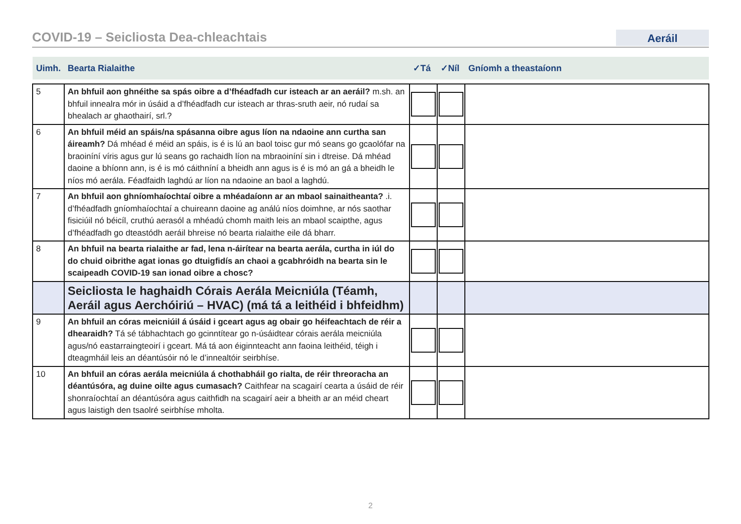COVID-19 – Seicliosta Dea-chleachtais
Aeráil
| Uimh. | Bearta Rialaithe | ✓Tá | ✓Níl | Gníomh a theastaíonn |
| --- | --- | --- | --- | --- |
| 5 | An bhfuil aon ghnéithe sa spás oibre a d’fhéadfadh cur isteach ar an aeráil? m.sh. an bhfuil innealra mór in úsáid a d’fhéadfadh cur isteach ar thras-sruth aeir, nó rudaí sa bhealach ar ghaothairí, srl.? | | | |
| 6 | An bhfuil méid an spáis/na spásanna oibre agus líon na ndaoine ann curtha san áireamh? Dá mhéad é méid an spáis, is é is lú an baol toisc gur mó seans go gcaolófar na braoiníní víris agus gur lú seans go rachaidh líon na mbraoiníní sin i dtreise. Dá mhéad daoine a bhíonn ann, is é is mó cáithníní a bheidh ann agus is é is mó an gá a bheidh le níos mó aerála. Féadfaidh laghdú ar líon na ndaoine an baol a laghdú. | | | |
| 7 | An bhfuil aon ghníomhaíochtaí oibre a mhéadaíonn ar an mbaol sainaitheanta? .i. d’fhéadfadh gníomhaíochtaí a chuireann daoine ag análú níos doimhne, ar nós saothar fisiciúil nó béicíl, cruthú aerasól a mhéadú chomh maith leis an mbaol scaipthe, agus d’fhéadfadh go dteastódh aeráil bhreise nó bearta rialaithe eile dá bharr. | | | |
| 8 | An bhfuil na bearta rialaithe ar fad, lena n-áirítear na bearta aerála, curtha in iúl do do chuid oibrithe agat ionas go dtuigfidís an chaoi a gcabhróidh na bearta sin le scaipeadh COVID-19 san ionad oibre a chosc? | | | |
| | Seicliosta le haghaidh Córais Aerála Meicniúla (Téamh, Aeráil agus Aerchóiriú – HVAC) (má tá a leithéid i bhfeidhm) | | | |
| 9 | An bhfuil an córas meicniúil á úsáid i gceart agus ag obair go héifeachtach de réir a dhearaidh? Tá sé tábhachtach go gcinntítear go n-úsáidtear córais aerála meicniúla agus/nó eastarraingteoirí i gceart. Má tá aon éiginnteacht ann faoina leithéid, téigh i dteagmháil leis an déantúsóir nó le d’innealtóir seirbhíse. | | | |
| 10 | An bhfuil an córas aerála meicniúla á chothabháil go rialta, de réir threoracha an déantúsóra, ag duine oilte agus cumasach? Caithfear na scagairí cearta a úsáid de réir shonraíochtaí an déantúsóra agus caithfidh na scagairí aeir a bheith ar an méid cheart agus laistigh den tsaolré seirbhíse mholta. | | | |
2